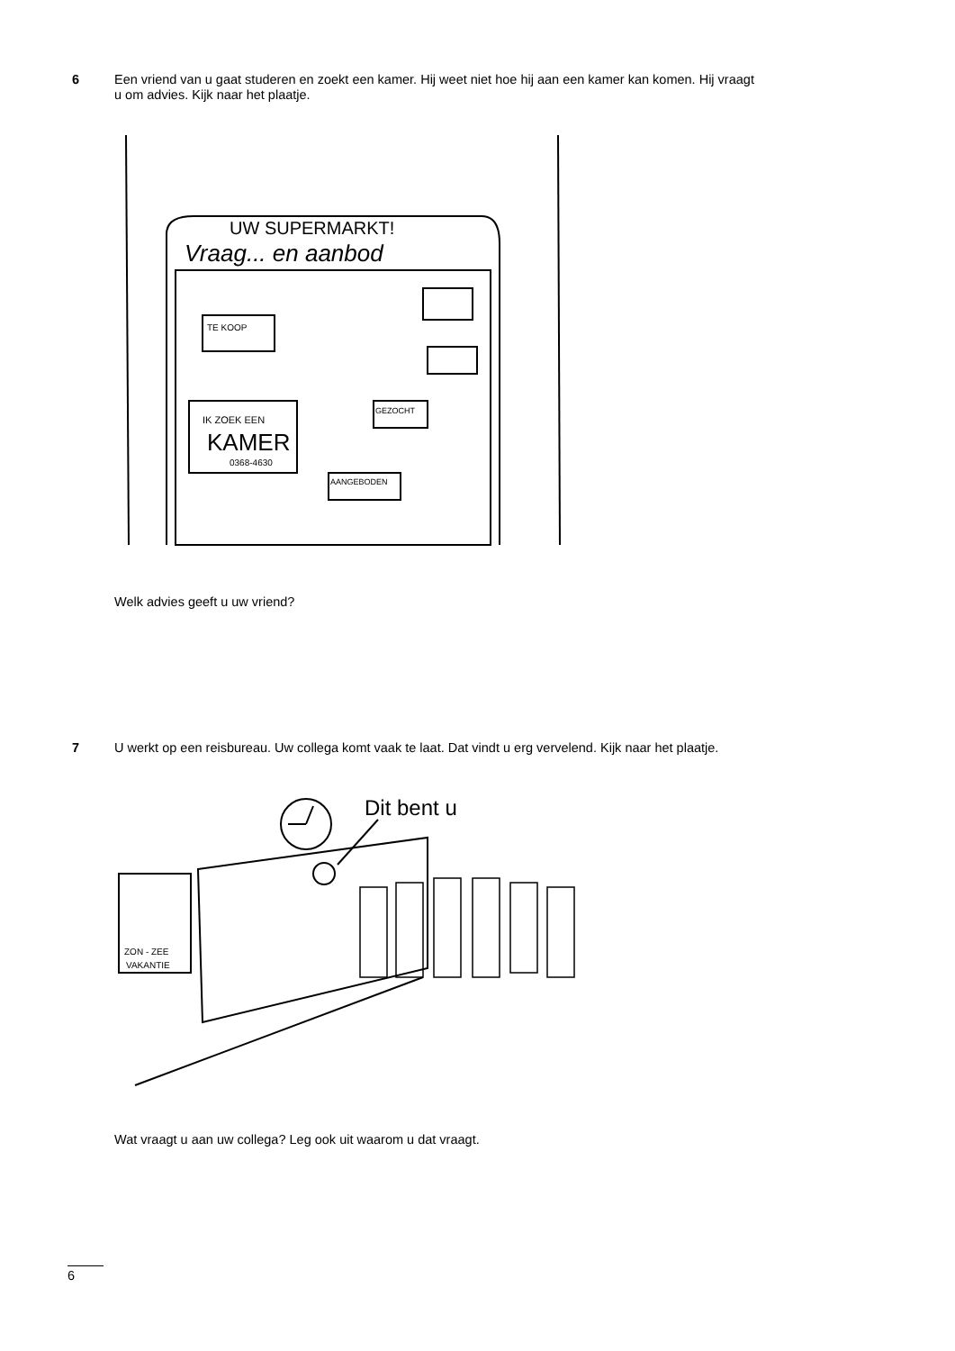6
Een vriend van u gaat studeren en zoekt een kamer. Hij weet niet hoe hij aan een kamer kan komen. Hij vraagt u om advies. Kijk naar het plaatje.
UW SUPERMARKT!
Vraag... en aanbod
IK ZOEK EEN
KAMER
0368-4630
TE KOOP
GEZOCHT
AANGEBODEN
Welk advies geeft u uw vriend?
7
U werkt op een reisbureau. Uw collega komt vaak te laat. Dat vindt u erg vervelend. Kijk naar het plaatje.
Dit bent u
ZON - ZEE
VAKANTIE
Wat vraagt u aan uw collega? Leg ook uit waarom u dat vraagt.
6